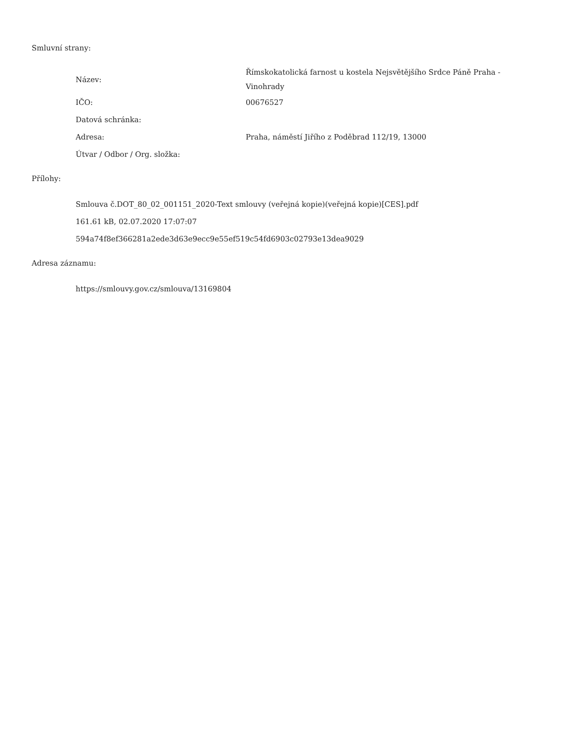Smluvní strany:
| Název: | Římskokatolická farnost u kostela Nejsvětějšího Srdce Páně Praha - Vinohrady |
| IČO: | 00676527 |
| Datová schránka: | |
| Adresa: | Praha, náměstí Jiřího z Poděbrad 112/19, 13000 |
| Útvar / Odbor / Org. složka: | |
Přílohy:
Smlouva č.DOT_80_02_001151_2020-Text smlouvy (veřejná kopie)(veřejná kopie)[CES].pdf
161.61 kB, 02.07.2020 17:07:07
594a74f8ef366281a2ede3d63e9ecc9e55ef519c54fd6903c02793e13dea9029
Adresa záznamu:
https://smlouvy.gov.cz/smlouva/13169804